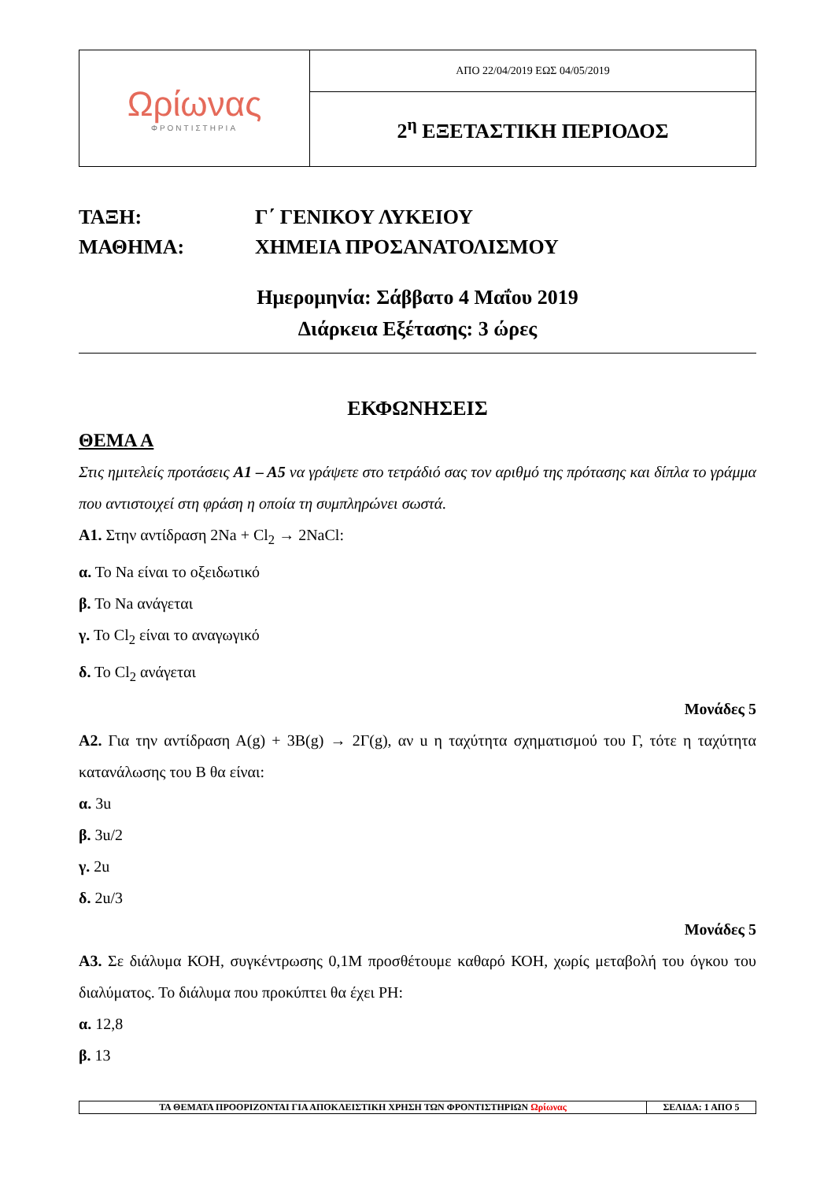| Ωρίωνας ΦΡΟΝΤΙΣΤΗΡΙΑ | ΑΠΟ 22/04/2019 ΕΩΣ 04/05/2019 |
| | 2<sup>η</sup> ΕΞΕΤΑΣΤΙΚΗ ΠΕΡΙΟΔΟΣ |
ΤΑΞΗ: Γ΄ ΓΕΝΙΚΟΥ ΛΥΚΕΙΟΥ
ΜΑΘΗΜΑ: ΧΗΜΕΙΑ ΠΡΟΣΑΝΑΤΟΛΙΣΜΟΥ
Ημερομηνία: Σάββατο 4 Μαΐου 2019
Διάρκεια Εξέτασης: 3 ώρες
ΕΚΦΩΝΗΣΕΙΣ
ΘΕΜΑ Α
Στις ημιτελείς προτάσεις Α1 – Α5 να γράψετε στο τετράδιό σας τον αριθμό της πρότασης και δίπλα το γράμμα που αντιστοιχεί στη φράση η οποία τη συμπληρώνει σωστά.
Α1. Στην αντίδραση 2Na + Cl<sub>2</sub> → 2NaCl:
α. Το Na είναι το οξειδωτικό
β. Το Na ανάγεται
γ. Το Cl<sub>2</sub> είναι το αναγωγικό
δ. Το Cl<sub>2</sub> ανάγεται
Μονάδες 5
Α2. Για την αντίδραση Α(g) + 3Β(g) → 2Γ(g), αν u η ταχύτητα σχηματισμού του Γ, τότε η ταχύτητα κατανάλωσης του Β θα είναι:
α. 3u
β. 3u/2
γ. 2u
δ. 2u/3
Μονάδες 5
Α3. Σε διάλυμα ΚΟΗ, συγκέντρωσης 0,1Μ προσθέτουμε καθαρό ΚΟΗ, χωρίς μεταβολή του όγκου του διαλύματος. Το διάλυμα που προκύπτει θα έχει PH:
α. 12,8
β. 13
| ΤΑ ΘΕΜΑΤΑ ΠΡΟΟΡΙΖΟΝΤΑΙ ΓΙΑ ΑΠΟΚΛΕΙΣΤΙΚΗ ΧΡΗΣΗ ΤΩΝ ΦΡΟΝΤΙΣΤΗΡΙΩΝ Ωρίωνας | ΣΕΛΙΔΑ: 1 ΑΠΟ 5 |